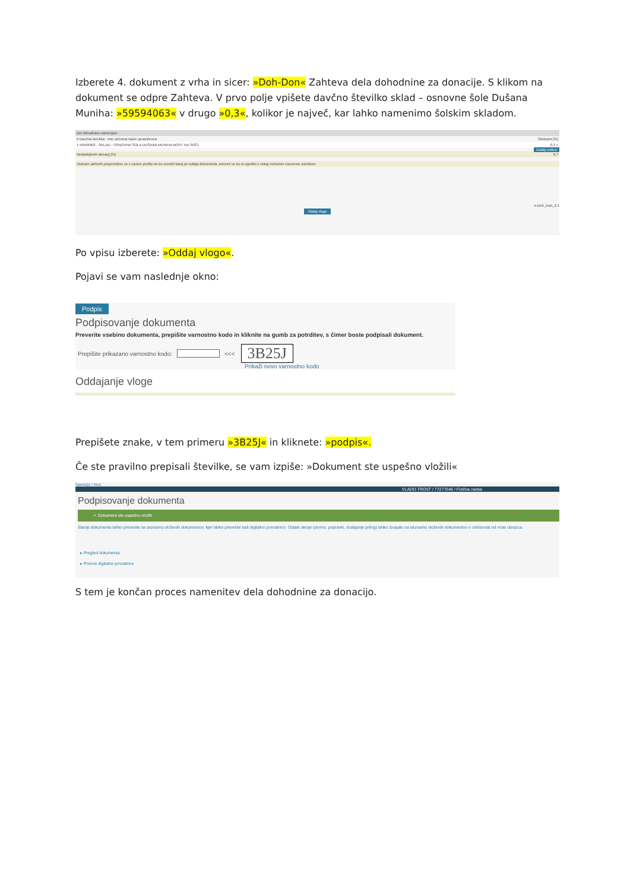Izberete 4. dokument z vrha in sicer: »Doh-Don« Zahteva dela dohodnine za donacije. S klikom na dokument se odpre Zahteva. V prvo polje vpišete davčno številko sklad – osnovne šole Dušana Muniha: »59594063« v drugo »0,3«, kolikor je največ, kar lahko namenimo šolskim skladom.
Del dohodnine namenjam
# Davčna številka - Ime oziroma naziv upravičenca Odstotek [%]
1 59594063 - SKLAD - OSNOVNA ŠOLA DUŠANA MUNIHA MOST NA SOČI 0.3 ×
Dodaj vrstico
Nedodeljenih donacij [%] 0.7
Seznam aktivnih prejemnikov se v vašem profilu ne bo osvežil takoj po oddaji dokumenta, temveč se bo to zgodilo z nekaj minutnim časovnim zamikom.
e-Doh_Don_2.1
Oddaj vlogo
Po vpisu izberete: »Oddaj vlogo«.
Pojavi se vam naslednje okno:
Podpis
Podpisovanje dokumenta
Preverite vsebino dokumenta, prepišite varnostno kodo in kliknite na gumb za potrditev, s čimer boste podpisali dokument.
Prepišite prikazano varnostno kodo: <<< 3B25J
Prikaži novo varnostno kodo
Oddajanje vloge
Prepišete znake, v tem primeru »3B25J« in kliknete: »podpis«.
Če ste pravilno prepisali številke, se vam izpiše: »Dokument ste uspešno vložili«
Namizje / Nov
VLADO TROST / 77277546 / Fizična oseba
Podpisovanje dokumenta
✓ Dokument ste uspešno vložili.
Stanje dokumenta lahko preverite na seznamu vloženih dokumentov, kjer lahko preverite tudi digitalno povratnico. Ostale akcije (storno, popravki, dodajanje prilog) lahko izvajate na seznamu vloženih dokumentov v odvisnosti od vrste obrazca.
▸ Pregled dokumenta
▸ Prenos digitalne povratnice
S tem je končan proces namenitev dela dohodnine za donacijo.